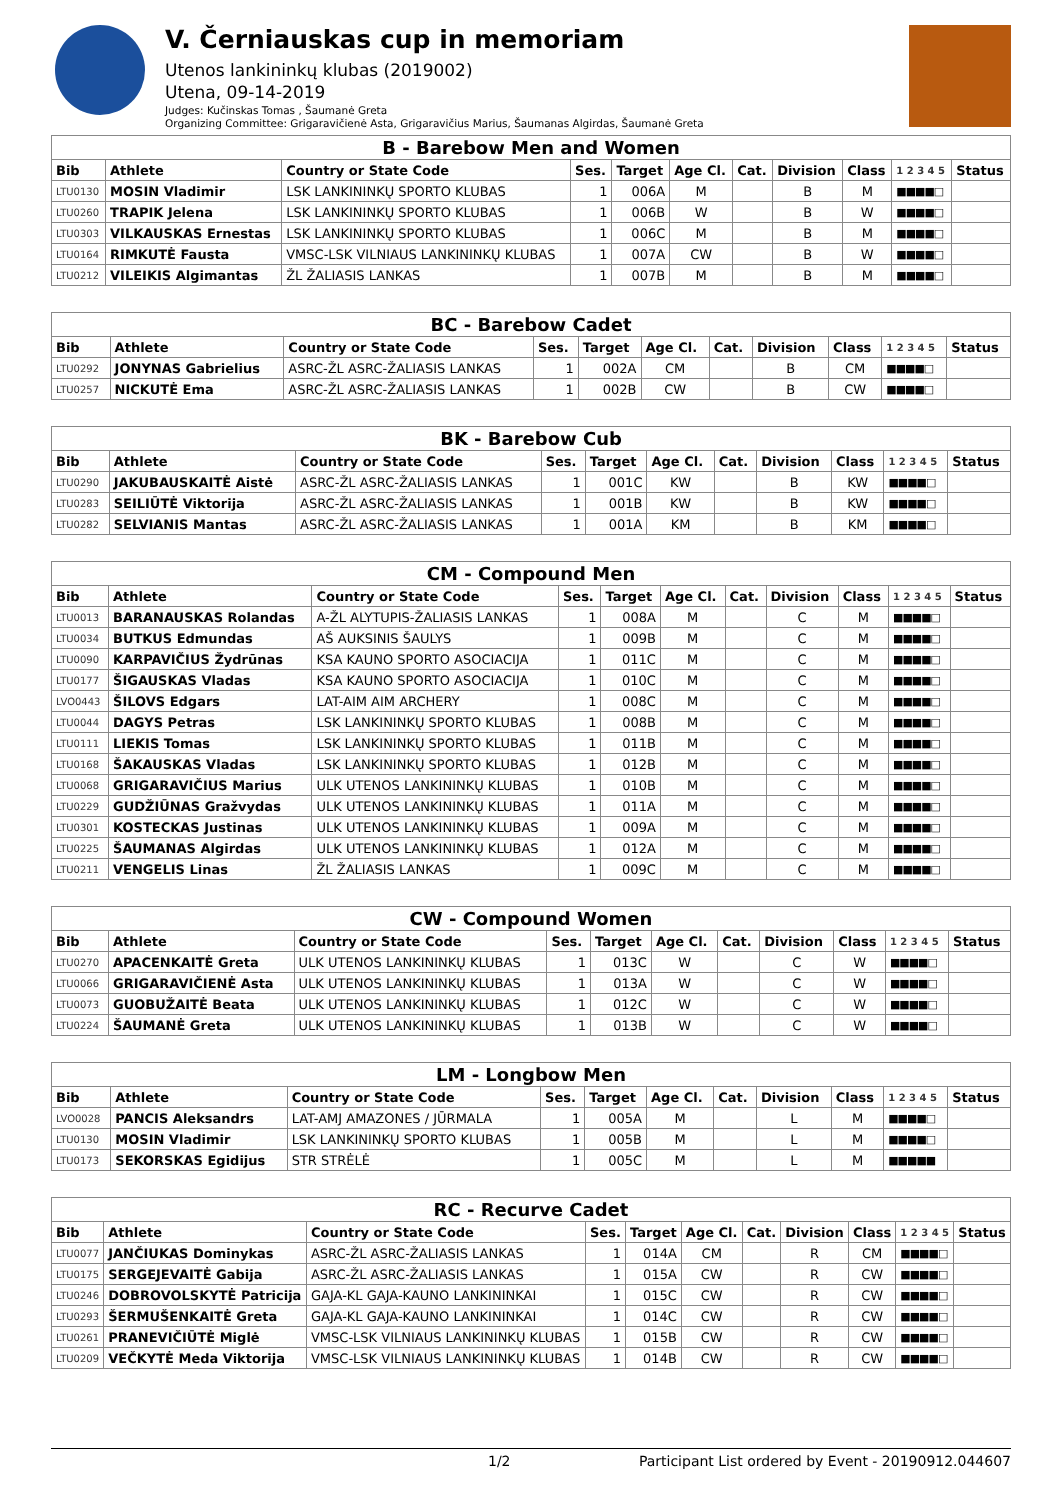V. Černiauskas cup in memoriam
Utenos lankininkų klubas (2019002)
Utena, 09-14-2019
Judges: Kučinskas Tomas , Šaumanė Greta
Organizing Committee: Grigaravičienė Asta, Grigaravičius Marius, Šaumanas Algirdas, Šaumanė Greta
| B - Barebow Men and Women | | | | | | | | | | |
| Bib | Athlete | Country or State Code | Ses. | Target | Age Cl. | Cat. | Division | Class | 1 2 3 4 5 | Status |
| LTU0130 | MOSIN Vladimir | LSK LANKININKŲ SPORTO KLUBAS | 1 | 006A | M | | B | M | ■■■■□ | |
| LTU0260 | TRAPIK Jelena | LSK LANKININKŲ SPORTO KLUBAS | 1 | 006B | W | | B | W | ■■■■□ | |
| LTU0303 | VILKAUSKAS Ernestas | LSK LANKININKŲ SPORTO KLUBAS | 1 | 006C | M | | B | M | ■■■■□ | |
| LTU0164 | RIMKUTĖ Fausta | VMSC-LSK VILNIAUS LANKININKŲ KLUBAS | 1 | 007A | CW | | B | W | ■■■■□ | |
| LTU0212 | VILEIKIS Algimantas | ŽL ŽALIASIS LANKAS | 1 | 007B | M | | B | M | ■■■■□ | |
| BC - Barebow Cadet | | | | | | | | | | |
| Bib | Athlete | Country or State Code | Ses. | Target | Age Cl. | Cat. | Division | Class | 1 2 3 4 5 | Status |
| LTU0292 | JONYNAS Gabrielius | ASRC-ŽL ASRC-ŽALIASIS LANKAS | 1 | 002A | CM | | B | CM | ■■■■□ | |
| LTU0257 | NICKUTĖ Ema | ASRC-ŽL ASRC-ŽALIASIS LANKAS | 1 | 002B | CW | | B | CW | ■■■■□ | |
| BK - Barebow Cub | | | | | | | | | | |
| Bib | Athlete | Country or State Code | Ses. | Target | Age Cl. | Cat. | Division | Class | 1 2 3 4 5 | Status |
| LTU0290 | JAKUBAUSKAITĖ Aistė | ASRC-ŽL ASRC-ŽALIASIS LANKAS | 1 | 001C | KW | | B | KW | ■■■■□ | |
| LTU0283 | SEILIŪTĖ Viktorija | ASRC-ŽL ASRC-ŽALIASIS LANKAS | 1 | 001B | KW | | B | KW | ■■■■□ | |
| LTU0282 | SELVIANIS Mantas | ASRC-ŽL ASRC-ŽALIASIS LANKAS | 1 | 001A | KM | | B | KM | ■■■■□ | |
| CM - Compound Men | | | | | | | | | | |
| Bib | Athlete | Country or State Code | Ses. | Target | Age Cl. | Cat. | Division | Class | 1 2 3 4 5 | Status |
| LTU0013 | BARANAUSKAS Rolandas | A-ŽL ALYTUPIS-ŽALIASIS LANKAS | 1 | 008A | M | | C | M | ■■■■□ | |
| LTU0034 | BUTKUS Edmundas | AŠ AUKSINIS ŠAULYS | 1 | 009B | M | | C | M | ■■■■□ | |
| LTU0090 | KARPAVIČIUS Žydrūnas | KSA KAUNO SPORTO ASOCIACIJA | 1 | 011C | M | | C | M | ■■■■□ | |
| LTU0177 | ŠIGAUSKAS Vladas | KSA KAUNO SPORTO ASOCIACIJA | 1 | 010C | M | | C | M | ■■■■□ | |
| LVO0443 | ŠILOVS Edgars | LAT-AIM AIM ARCHERY | 1 | 008C | M | | C | M | ■■■■□ | |
| LTU0044 | DAGYS Petras | LSK LANKININKŲ SPORTO KLUBAS | 1 | 008B | M | | C | M | ■■■■□ | |
| LTU0111 | LIEKIS Tomas | LSK LANKININKŲ SPORTO KLUBAS | 1 | 011B | M | | C | M | ■■■■□ | |
| LTU0168 | ŠAKAUSKAS Vladas | LSK LANKININKŲ SPORTO KLUBAS | 1 | 012B | M | | C | M | ■■■■□ | |
| LTU0068 | GRIGARAVIČIUS Marius | ULK UTENOS LANKININKŲ KLUBAS | 1 | 010B | M | | C | M | ■■■■□ | |
| LTU0229 | GUDŽIŪNAS Gražvydas | ULK UTENOS LANKININKŲ KLUBAS | 1 | 011A | M | | C | M | ■■■■□ | |
| LTU0301 | KOSTECKAS Justinas | ULK UTENOS LANKININKŲ KLUBAS | 1 | 009A | M | | C | M | ■■■■□ | |
| LTU0225 | ŠAUMANAS Algirdas | ULK UTENOS LANKININKŲ KLUBAS | 1 | 012A | M | | C | M | ■■■■□ | |
| LTU0211 | VENGELIS Linas | ŽL ŽALIASIS LANKAS | 1 | 009C | M | | C | M | ■■■■□ | |
| CW - Compound Women | | | | | | | | | | |
| Bib | Athlete | Country or State Code | Ses. | Target | Age Cl. | Cat. | Division | Class | 1 2 3 4 5 | Status |
| LTU0270 | APACENKAITĖ Greta | ULK UTENOS LANKININKŲ KLUBAS | 1 | 013C | W | | C | W | ■■■■□ | |
| LTU0066 | GRIGARAVIČIENĖ Asta | ULK UTENOS LANKININKŲ KLUBAS | 1 | 013A | W | | C | W | ■■■■□ | |
| LTU0073 | GUOBUŽAITĖ Beata | ULK UTENOS LANKININKŲ KLUBAS | 1 | 012C | W | | C | W | ■■■■□ | |
| LTU0224 | ŠAUMANĖ Greta | ULK UTENOS LANKININKŲ KLUBAS | 1 | 013B | W | | C | W | ■■■■□ | |
| LM - Longbow Men | | | | | | | | | | |
| Bib | Athlete | Country or State Code | Ses. | Target | Age Cl. | Cat. | Division | Class | 1 2 3 4 5 | Status |
| LVO0028 | PANCIS Aleksandrs | LAT-AMJ AMAZONES / JŪRMALA | 1 | 005A | M | | L | M | ■■■■□ | |
| LTU0130 | MOSIN Vladimir | LSK LANKININKŲ SPORTO KLUBAS | 1 | 005B | M | | L | M | ■■■■□ | |
| LTU0173 | SEKORSKAS Egidijus | STR STRĖLĖ | 1 | 005C | M | | L | M | ■■■■■ | |
| RC - Recurve Cadet | | | | | | | | | | |
| Bib | Athlete | Country or State Code | Ses. | Target | Age Cl. | Cat. | Division | Class | 1 2 3 4 5 | Status |
| LTU0077 | JANČIUKAS Dominykas | ASRC-ŽL ASRC-ŽALIASIS LANKAS | 1 | 014A | CM | | R | CM | ■■■■□ | |
| LTU0175 | SERGEJEVAITĖ Gabija | ASRC-ŽL ASRC-ŽALIASIS LANKAS | 1 | 015A | CW | | R | CW | ■■■■□ | |
| LTU0246 | DOBROVOLSKYTĖ Patricija | GAJA-KL GAJA-KAUNO LANKININKAI | 1 | 015C | CW | | R | CW | ■■■■□ | |
| LTU0293 | ŠERMUŠENKAITĖ Greta | GAJA-KL GAJA-KAUNO LANKININKAI | 1 | 014C | CW | | R | CW | ■■■■□ | |
| LTU0261 | PRANEVIČIŪTĖ Miglė | VMSC-LSK VILNIAUS LANKININKŲ KLUBAS | 1 | 015B | CW | | R | CW | ■■■■□ | |
| LTU0209 | VEČKYTĖ Meda Viktorija | VMSC-LSK VILNIAUS LANKININKŲ KLUBAS | 1 | 014B | CW | | R | CW | ■■■■□ | |
1/2 Participant List ordered by Event - 20190912.044607